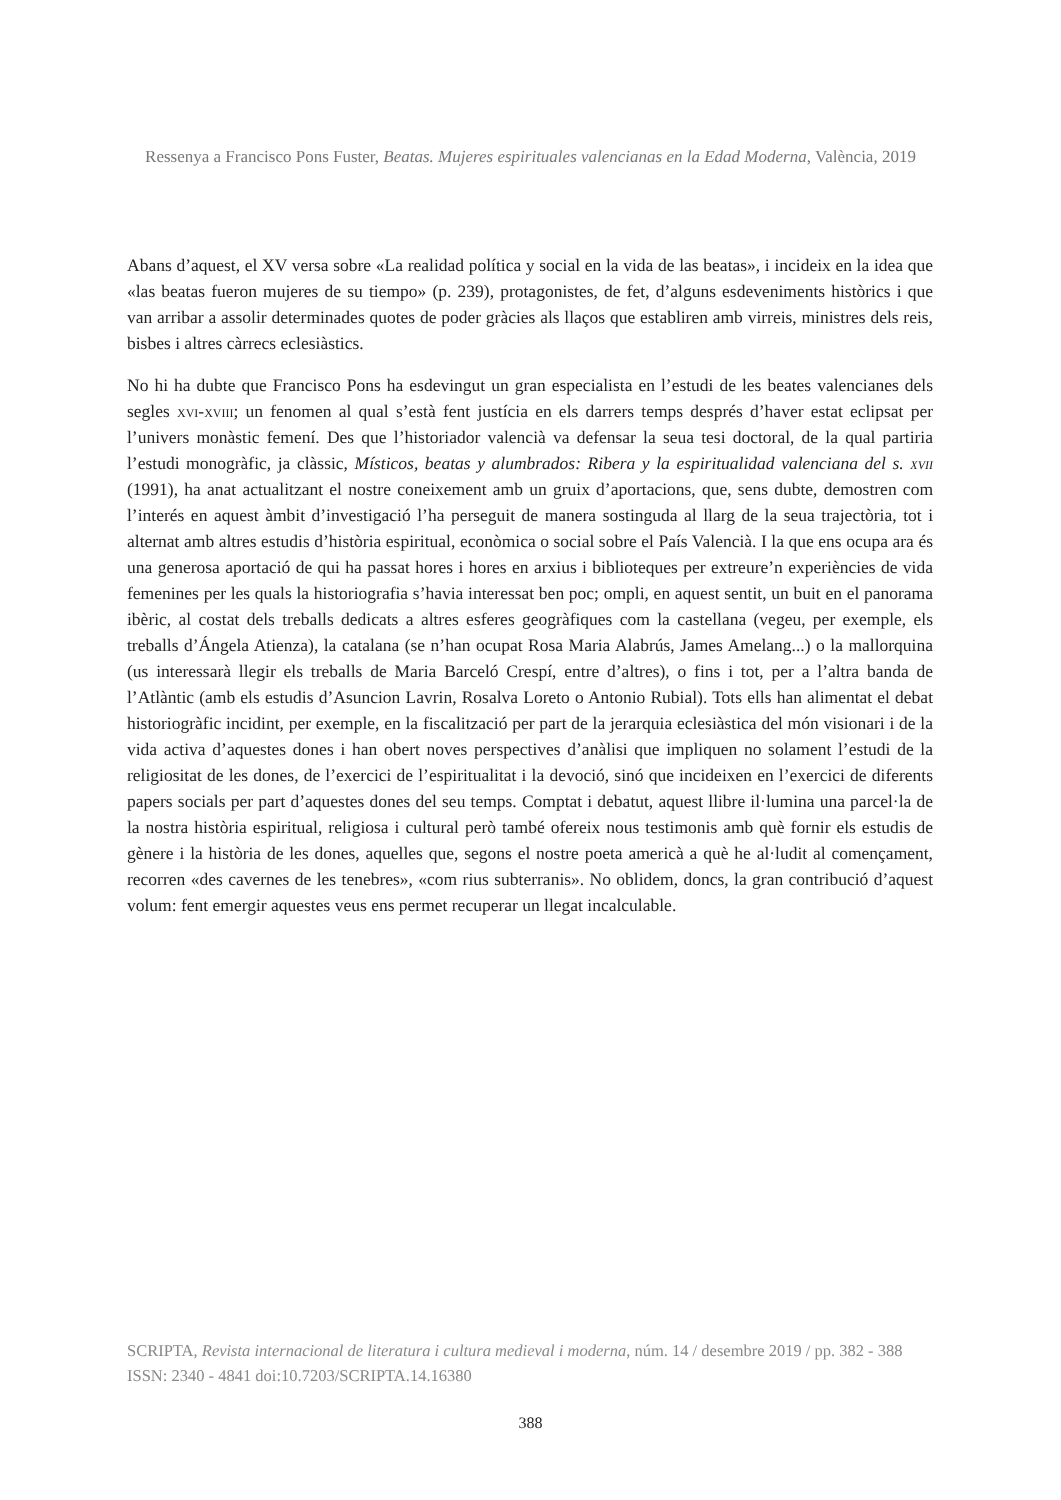Ressenya a Francisco Pons Fuster, Beatas. Mujeres espirituales valencianas en la Edad Moderna, València, 2019
Abans d’aquest, el XV versa sobre «La realidad política y social en la vida de las beatas», i incideix en la idea que «las beatas fueron mujeres de su tiempo» (p. 239), protagonistes, de fet, d’alguns esdeveniments històrics i que van arribar a assolir determinades quotes de poder gràcies als llaços que establiren amb virreis, ministres dels reis, bisbes i altres càrrecs eclesiàstics.
No hi ha dubte que Francisco Pons ha esdevingut un gran especialista en l’estudi de les beates valencianes dels segles xvi-xviii; un fenomen al qual s’està fent justícia en els darrers temps després d’haver estat eclipsat per l’univers monàstic femení. Des que l’historiador valencià va defensar la seua tesi doctoral, de la qual partiria l’estudi monogràfic, ja clàssic, Místicos, beatas y alumbrados: Ribera y la espiritualidad valenciana del s. xvii (1991), ha anat actualitzant el nostre coneixement amb un gruix d’aportacions, que, sens dubte, demostren com l’interés en aquest àmbit d’investigació l’ha perseguit de manera sostinguda al llarg de la seua trajectòria, tot i alternat amb altres estudis d’història espiritual, econòmica o social sobre el País Valencià. I la que ens ocupa ara és una generosa aportació de qui ha passat hores i hores en arxius i biblioteques per extreure’n experiències de vida femenines per les quals la historiografia s’havia interessat ben poc; ompli, en aquest sentit, un buit en el panorama ibèric, al costat dels treballs dedicats a altres esferes geogràfiques com la castellana (vegeu, per exemple, els treballs d’Ángela Atienza), la catalana (se n’han ocupat Rosa Maria Alabrús, James Amelang...) o la mallorquina (us interessarà llegir els treballs de Maria Barceló Crespí, entre d’altres), o fins i tot, per a l’altra banda de l’Atlàntic (amb els estudis d’Asuncion Lavrin, Rosalva Loreto o Antonio Rubial). Tots ells han alimentat el debat historiogràfic incidint, per exemple, en la fiscalització per part de la jerarquia eclesiàstica del món visionari i de la vida activa d’aquestes dones i han obert noves perspectives d’anàlisi que impliquen no solament l’estudi de la religiositat de les dones, de l’exercici de l’espiritualitat i la devoció, sinó que incideixen en l’exercici de diferents papers socials per part d’aquestes dones del seu temps. Comptat i debatut, aquest llibre il·lumina una parcel·la de la nostra història espiritual, religiosa i cultural però també ofereix nous testimonis amb què fornir els estudis de gènere i la història de les dones, aquelles que, segons el nostre poeta americà a què he al·ludit al començament, recorren «des cavernes de les tenebres», «com rius subterranis». No oblidem, doncs, la gran contribució d’aquest volum: fent emergir aquestes veus ens permet recuperar un llegat incalculable.
SCRIPTA, Revista internacional de literatura i cultura medieval i moderna, núm. 14 / desembre 2019 / pp. 382 - 388
ISSN: 2340 - 4841 doi:10.7203/SCRIPTA.14.16380
388